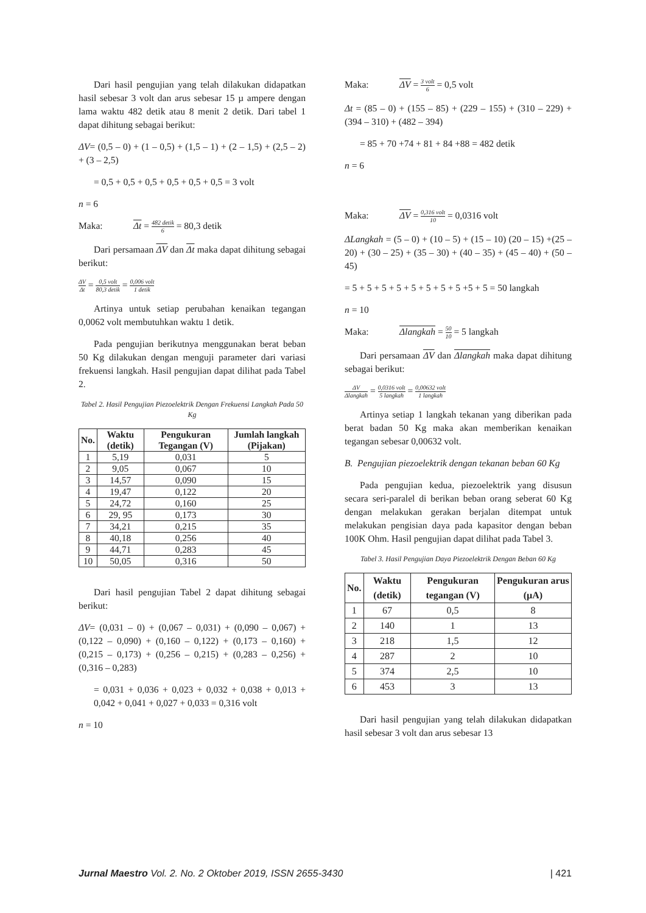Dari hasil pengujian yang telah dilakukan didapatkan hasil sebesar 3 volt dan arus sebesar 15 µ ampere dengan lama waktu 482 detik atau 8 menit 2 detik. Dari tabel 1 dapat dihitung sebagai berikut:
ΔV= (0,5 – 0) + (1 – 0,5) + (1,5 – 1) + (2 – 1,5) + (2,5 – 2) + (3 – 2,5)
= 0,5 + 0,5 + 0,5 + 0,5 + 0,5 + 0,5 = 3 volt
n = 6
Maka: Δt = 482 detik 6 = 80,3 detik
Dari persamaan ΔV dan Δt maka dapat dihitung sebagai berikut:
ΔV Δt = 0,5 volt 80,3 detik = 0,006 volt 1 detik
Artinya untuk setiap perubahan kenaikan tegangan 0,0062 volt membutuhkan waktu 1 detik.
Pada pengujian berikutnya menggunakan berat beban 50 Kg dilakukan dengan menguji parameter dari variasi frekuensi langkah. Hasil pengujian dapat dilihat pada Tabel 2.
Tabel 2. Hasil Pengujian Piezoelektrik Dengan Frekuensi Langkah Pada 50 Kg
| No. | Waktu (detik) | Pengukuran Tegangan (V) | Jumlah langkah (Pijakan) |
| --- | --- | --- | --- |
| 1 | 5,19 | 0,031 | 5 |
| 2 | 9,05 | 0,067 | 10 |
| 3 | 14,57 | 0,090 | 15 |
| 4 | 19,47 | 0,122 | 20 |
| 5 | 24,72 | 0,160 | 25 |
| 6 | 29, 95 | 0,173 | 30 |
| 7 | 34,21 | 0,215 | 35 |
| 8 | 40,18 | 0,256 | 40 |
| 9 | 44,71 | 0,283 | 45 |
| 10 | 50,05 | 0,316 | 50 |
Dari hasil pengujian Tabel 2 dapat dihitung sebagai berikut:
ΔV= (0,031 – 0) + (0,067 – 0,031) + (0,090 – 0,067) + (0,122 – 0,090) + (0,160 – 0,122) + (0,173 – 0,160) + (0,215 – 0,173) + (0,256 – 0,215) + (0,283 – 0,256) + (0,316 – 0,283)
= 0,031 + 0,036 + 0,023 + 0,032 + 0,038 + 0,013 + 0,042 + 0,041 + 0,027 + 0,033 = 0,316 volt
n = 10
Maka: ΔV = 3 volt 6 = 0,5 volt
Δt = (85 – 0) + (155 – 85) + (229 – 155) + (310 – 229) + (394 – 310) + (482 – 394)
= 85 + 70 +74 + 81 + 84 +88 = 482 detik
n = 6
Maka: ΔV = 0,316 volt 10 = 0,0316 volt
ΔLangkah = (5 – 0) + (10 – 5) + (15 – 10) (20 – 15) +(25 – 20) + (30 – 25) + (35 – 30) + (40 – 35) + (45 – 40) + (50 – 45)
= 5 + 5 + 5 + 5 + 5 + 5 + 5 + 5 +5 + 5 = 50 langkah
n = 10
Maka: Δlangkah = 50 10 = 5 langkah
Dari persamaan ΔV dan Δlangkah maka dapat dihitung sebagai berikut:
ΔV Δlangkah = 0,0316 volt 5 langkah = 0,00632 volt 1 langkah
Artinya setiap 1 langkah tekanan yang diberikan pada berat badan 50 Kg maka akan memberikan kenaikan tegangan sebesar 0,00632 volt.
B. Pengujian piezoelektrik dengan tekanan beban 60 Kg
Pada pengujian kedua, piezoelektrik yang disusun secara seri-paralel di berikan beban orang seberat 60 Kg dengan melakukan gerakan berjalan ditempat untuk melakukan pengisian daya pada kapasitor dengan beban 100K Ohm. Hasil pengujian dapat dilihat pada Tabel 3.
Tabel 3. Hasil Pengujian Daya Piezoelektrik Dengan Beban 60 Kg
| No. | Waktu (detik) | Pengukuran tegangan (V) | Pengukuran arus (µA) |
| --- | --- | --- | --- |
| 1 | 67 | 0,5 | 8 |
| 2 | 140 | 1 | 13 |
| 3 | 218 | 1,5 | 12 |
| 4 | 287 | 2 | 10 |
| 5 | 374 | 2,5 | 10 |
| 6 | 453 | 3 | 13 |
Dari hasil pengujian yang telah dilakukan didapatkan hasil sebesar 3 volt dan arus sebesar 13
Jurnal Maestro Vol. 2. No. 2 Oktober 2019, ISSN 2655-3430 | 421